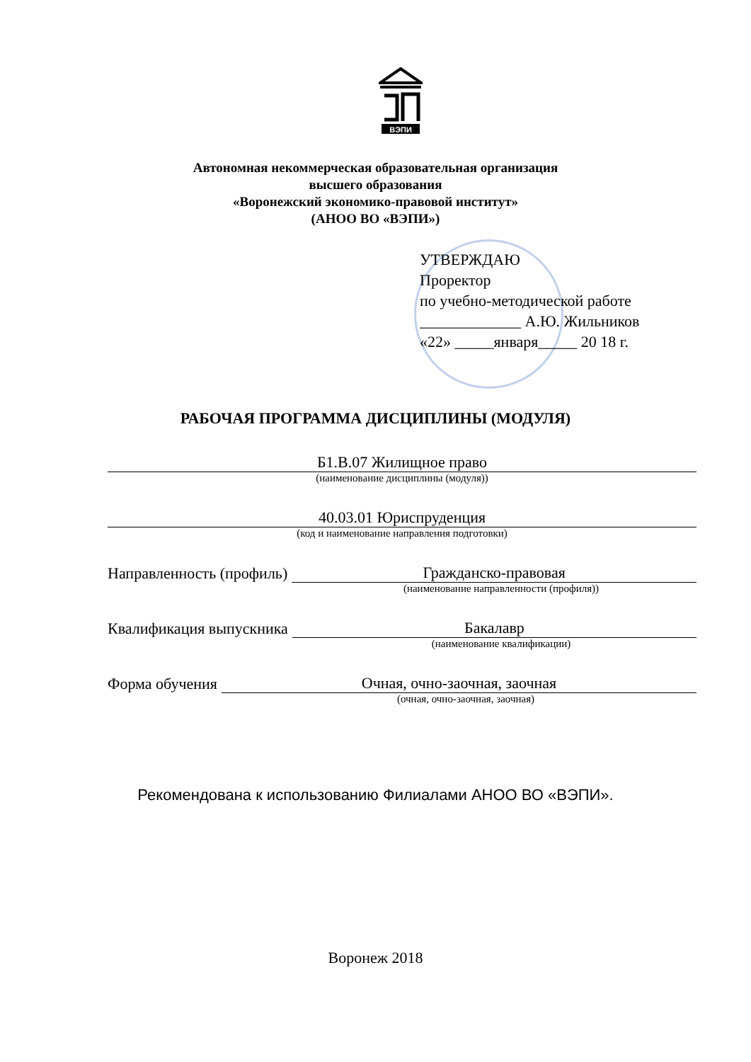ВЭПИ
Автономная некоммерческая образовательная организация
высшего образования
«Воронежский экономико-правовой институт»
(АНОО ВО «ВЭПИ»)
УТВЕРЖДАЮ
Проректор
по учебно-методической работе
_____________ А.Ю. Жильников
«22» _____января_____ 20 18 г.
РАБОЧАЯ ПРОГРАММА ДИСЦИПЛИНЫ (МОДУЛЯ)
Б1.В.07 Жилищное право
(наименование дисциплины (модуля))
40.03.01 Юриспруденция
(код и наименование направления подготовки)
Направленность (профиль)
Гражданско-правовая
(наименование направленности (профиля))
Квалификация выпускника
Бакалавр
(наименование квалификации)
Форма обучения
Очная, очно-заочная, заочная
(очная, очно-заочная, заочная)
Рекомендована к использованию Филиалами АНОО ВО «ВЭПИ».
Воронеж 2018